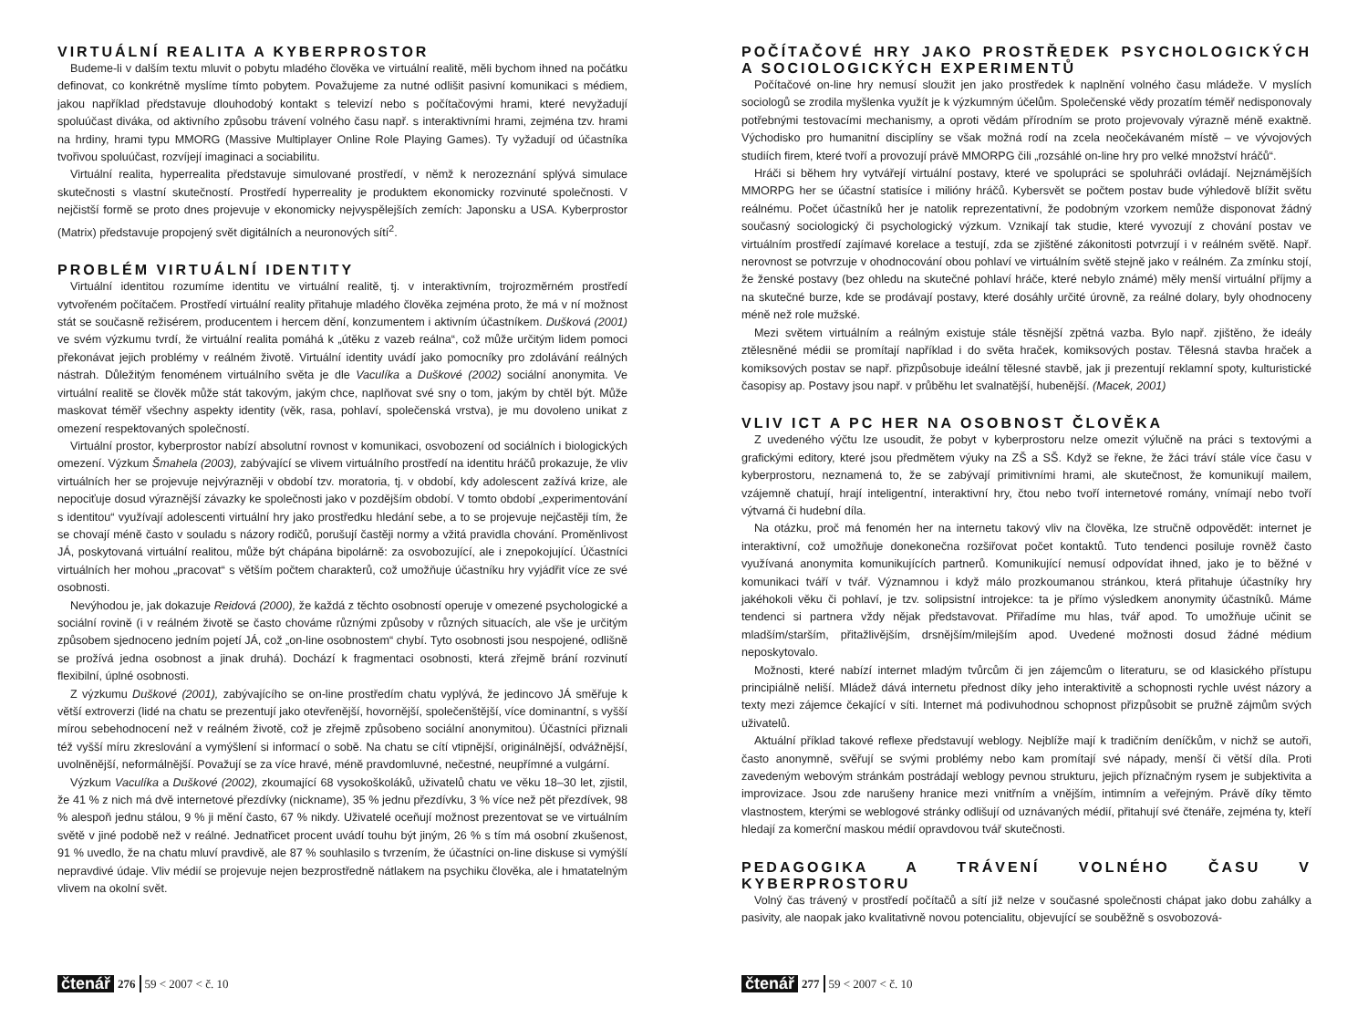VIRTUÁLNÍ REALITA A KYBERPROSTOR
Budeme-li v dalším textu mluvit o pobytu mladého člověka ve virtuální realitě, měli bychom ihned na počátku definovat, co konkrétně myslíme tímto pobytem. Považujeme za nutné odlišit pasivní komunikaci s médiem, jakou například představuje dlouhodobý kontakt s televizí nebo s počítačovými hrami, které nevyžadují spoluúčast diváka, od aktivního způsobu trávení volného času např. s interaktivními hrami, zejména tzv. hrami na hrdiny, hrami typu MMORG (Massive Multiplayer Online Role Playing Games). Ty vyžadují od účastníka tvořivou spoluúčast, rozvíjejí imaginaci a sociabilitu.
Virtuální realita, hyperrealita představuje simulované prostředí, v němž k nerozeznání splývá simulace skutečnosti s vlastní skutečností. Prostředí hyperreality je produktem ekonomicky rozvinuté společnosti. V nejčistší formě se proto dnes projevuje v ekonomicky nejvyspělejších zemích: Japonsku a USA. Kyberprostor (Matrix) představuje propojený svět digitálních a neuronových sítí<sup>2</sup>.
PROBLÉM VIRTUÁLNÍ IDENTITY
Virtuální identitou rozumíme identitu ve virtuální realitě, tj. v interaktivním, trojrozměrném prostředí vytvořeném počítačem. Prostředí virtuální reality přitahuje mladého člověka zejména proto, že má v ní možnost stát se současně režisérem, producentem i hercem dění, konzumentem i aktivním účastníkem. Dušková (2001) ve svém výzkumu tvrdí, že virtuální realita pomáhá k „útěku z vazeb reálna“, což může určitým lidem pomoci překonávat jejich problémy v reálném životě. Virtuální identity uvádí jako pomocníky pro zdolávání reálných nástrah. Důležitým fenoménem virtuálního světa je dle Vaculíka a Duškové (2002) sociální anonymita. Ve virtuální realitě se člověk může stát takovým, jakým chce, naplňovat své sny o tom, jakým by chtěl být. Může maskovat téměř všechny aspekty identity (věk, rasa, pohlaví, společenská vrstva), je mu dovoleno unikat z omezení respektovaných společností.
Virtuální prostor, kyberprostor nabízí absolutní rovnost v komunikaci, osvobození od sociálních i biologických omezení. Výzkum Šmahela (2003), zabývající se vlivem virtuálního prostředí na identitu hráčů prokazuje, že vliv virtuálních her se projevuje nejvýrazněji v období tzv. moratoria, tj. v období, kdy adolescent zažívá krize, ale nepociťuje dosud výraznější závazky ke společnosti jako v pozdějším období. V tomto období „experimentování s identitou“ využívají adolescenti virtuální hry jako prostředku hledání sebe, a to se projevuje nejčastěji tím, že se chovají méně často v souladu s názory rodičů, porušují častěji normy a vžitá pravidla chování. Proměnlivost JÁ, poskytovaná virtuální realitou, může být chápána bipolárně: za osvobozující, ale i znepokojující. Účastníci virtuálních her mohou „pracovat“ s větším počtem charakterů, což umožňuje účastníku hry vyjádřit více ze své osobnosti.
Nevýhodou je, jak dokazuje Reidová (2000), že každá z těchto osobností operuje v omezené psychologické a sociální rovině (i v reálném životě se často chováme různými způsoby v různých situacích, ale vše je určitým způsobem sjednoceno jedním pojetí JÁ, což „on-line osobnostem“ chybí. Tyto osobnosti jsou nespojené, odlišně se prožívá jedna osobnost a jinak druhá). Dochází k fragmentaci osobnosti, která zřejmě brání rozvinutí flexibilní, úplné osobnosti.
Z výzkumu Duškové (2001), zabývajícího se on-line prostředím chatu vyplývá, že jedincovo JÁ směřuje k větší extroverzi (lidé na chatu se prezentují jako otevřenější, hovornější, společenštější, více dominantní, s vyšší mírou sebehodnocení než v reálném životě, což je zřejmě způsobeno sociální anonymitou). Účastníci přiznali též vyšší míru zkreslování a vymýšlení si informací o sobě. Na chatu se cítí vtipnější, originálnější, odvážnější, uvolněnější, neformálnější. Považují se za více hravé, méně pravdomluvné, nečestné, neupřímné a vulgární.
Výzkum Vaculíka a Duškové (2002), zkoumající 68 vysokoškoláků, uživatelů chatu ve věku 18–30 let, zjistil, že 41 % z nich má dvě internetové přezdívky (nickname), 35 % jednu přezdívku, 3 % více než pět přezdívek, 98 % alespoň jednu stálou, 9 % ji mění často, 67 % nikdy. Uživatelé oceňují možnost prezentovat se ve virtuálním světě v jiné podobě než v reálné. Jednatřicet procent uvádí touhu být jiným, 26 % s tím má osobní zkušenost, 91 % uvedlo, že na chatu mluví pravdivě, ale 87 % souhlasilo s tvrzením, že účastníci on-line diskuse si vymýšlí nepravdivé údaje. Vliv médií se projevuje nejen bezprostředně nátlakem na psychiku člověka, ale i hmatatelným vlivem na okolní svět.
čtenář 276 59 < 2007 < č. 10
POČÍTAČOVÉ HRY JAKO PROSTŘEDEK PSYCHOLOGICKÝCH A SOCIOLOGICKÝCH EXPERIMENTŮ
Počítačové on-line hry nemusí sloužit jen jako prostředek k naplnění volného času mládeže. V myslích sociologů se zrodila myšlenka využít je k výzkumným účelům. Společenské vědy prozatím téměř nedisponovaly potřebnými testovacími mechanismy, a oproti vědám přírodním se proto projevovaly výrazně méně exaktně. Východisko pro humanitní disciplíny se však možná rodí na zcela neočekávaném místě – ve vývojových studiích firem, které tvoří a provozují právě MMORPG čili „rozsáhlé on-line hry pro velké množství hráčů“.
Hráči si během hry vytvářejí virtuální postavy, které ve spolupráci se spoluhráči ovládají. Nejznámějších MMORPG her se účastní statisíce i milióny hráčů. Kybersvět se počtem postav bude výhledově blížit světu reálnému. Počet účastníků her je natolik reprezentativní, že podobným vzorkem nemůže disponovat žádný současný sociologický či psychologický výzkum. Vznikají tak studie, které vyvozují z chování postav ve virtuálním prostředí zajímavé korelace a testují, zda se zjištěné zákonitosti potvrzují i v reálném světě. Např. nerovnost se potvrzuje v ohodnocování obou pohlaví ve virtuálním světě stejně jako v reálném. Za zmínku stojí, že ženské postavy (bez ohledu na skutečné pohlaví hráče, které nebylo známé) měly menší virtuální příjmy a na skutečné burze, kde se prodávají postavy, které dosáhly určité úrovně, za reálné dolary, byly ohodnoceny méně než role mužské.
Mezi světem virtuálním a reálným existuje stále těsnější zpětná vazba. Bylo např. zjištěno, že ideály ztělesněné médii se promítají například i do světa hraček, komiksových postav. Tělesná stavba hraček a komiksových postav se např. přizpůsobuje ideální tělesné stavbě, jak ji prezentují reklamní spoty, kulturistické časopisy ap. Postavy jsou např. v průběhu let svalnatější, hubenější. (Macek, 2001)
VLIV ICT A PC HER NA OSOBNOST ČLOVĚKA
Z uvedeného výčtu lze usoudit, že pobyt v kyberprostoru nelze omezit výlučně na práci s textovými a grafickými editory, které jsou předmětem výuky na ZŠ a SŠ. Když se řekne, že žáci tráví stále více času v kyberprostoru, neznamená to, že se zabývají primitivními hrami, ale skutečnost, že komunikují mailem, vzájemně chatují, hrají inteligentní, interaktivní hry, čtou nebo tvoří internetové romány, vnímají nebo tvoří výtvarná či hudební díla.
Na otázku, proč má fenomén her na internetu takový vliv na člověka, lze stručně odpovědět: internet je interaktivní, což umožňuje donekonečna rozšiřovat počet kontaktů. Tuto tendenci posiluje rovněž často využívaná anonymita komunikujících partnerů. Komunikující nemusí odpovídat ihned, jako je to běžné v komunikaci tváří v tvář. Významnou i když málo prozkoumanou stránkou, která přitahuje účastníky hry jakéhokoli věku či pohlaví, je tzv. solipsistní introjekce: ta je přímo výsledkem anonymity účastníků. Máme tendenci si partnera vždy nějak představovat. Přiřadíme mu hlas, tvář apod. To umožňuje učinit se mladším/starším, přitažlivějším, drsnějším/milejším apod. Uvedené možnosti dosud žádné médium neposkytovalo.
Možnosti, které nabízí internet mladým tvůrcům či jen zájemcům o literaturu, se od klasického přístupu principiálně neliší. Mládež dává internetu přednost díky jeho interaktivitě a schopnosti rychle uvést názory a texty mezi zájemce čekající v síti. Internet má podivuhodnou schopnost přizpůsobit se pružně zájmům svých uživatelů.
Aktuální příklad takové reflexe představují weblogy. Nejblíže mají k tradičním deníčkům, v nichž se autoři, často anonymně, svěřují se svými problémy nebo kam promítají své nápady, menší či větší díla. Proti zavedeným webovým stránkám postrádají weblogy pevnou strukturu, jejich příznačným rysem je subjektivita a improvizace. Jsou zde narušeny hranice mezi vnitřním a vnějším, intimním a veřejným. Právě díky těmto vlastnostem, kterými se weblogové stránky odlišují od uznávaných médií, přitahují své čtenáře, zejména ty, kteří hledají za komerční maskou médií opravdovou tvář skutečnosti.
PEDAGOGIKA A TRÁVENÍ VOLNÉHO ČASU V KYBERPROSTORU
Volný čas trávený v prostředí počítačů a sítí již nelze v současné společnosti chápat jako dobu zahálky a pasivity, ale naopak jako kvalitativně novou potencialitu, objevující se souběžně s osvobozová-
čtenář 277 59 < 2007 < č. 10